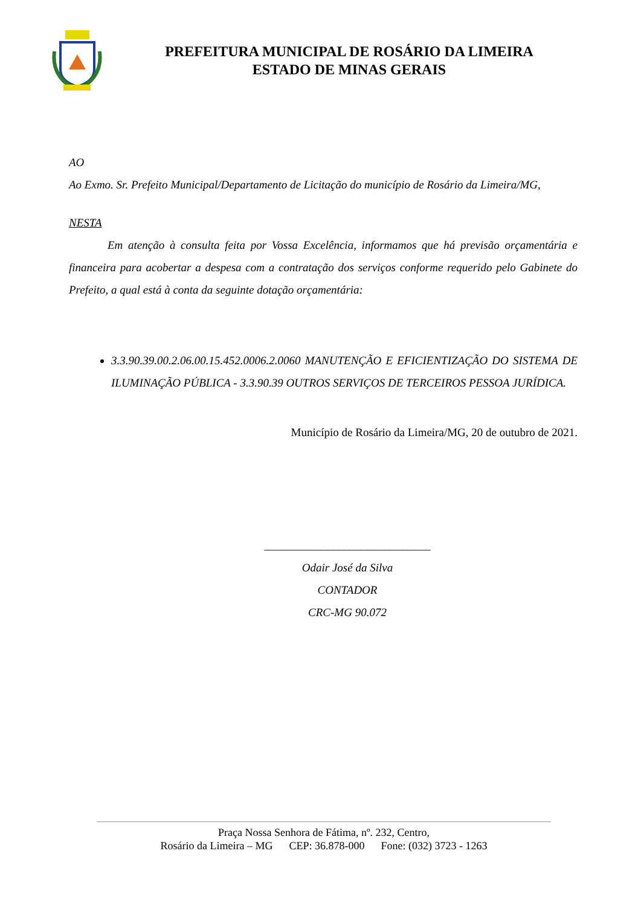PREFEITURA MUNICIPAL DE ROSÁRIO DA LIMEIRA
ESTADO DE MINAS GERAIS
AO
Ao Exmo. Sr. Prefeito Municipal/Departamento de Licitação do município de Rosário da Limeira/MG,
NESTA
Em atenção à consulta feita por Vossa Excelência, informamos que há previsão orçamentária e financeira para acobertar a despesa com a contratação dos serviços conforme requerido pelo Gabinete do Prefeito, a qual está à conta da seguinte dotação orçamentária:
3.3.90.39.00.2.06.00.15.452.0006.2.0060 MANUTENÇÃO E EFICIENTIZAÇÃO DO SISTEMA DE ILUMINAÇÃO PÚBLICA - 3.3.90.39 OUTROS SERVIÇOS DE TERCEIROS PESSOA JURÍDICA.
Município de Rosário da Limeira/MG, 20 de outubro de 2021.
_____________________________
Odair José da Silva
CONTADOR
CRC-MG 90.072
Praça Nossa Senhora de Fátima, nº. 232, Centro,
Rosário da Limeira – MG CEP: 36.878-000 Fone: (032) 3723 - 1263